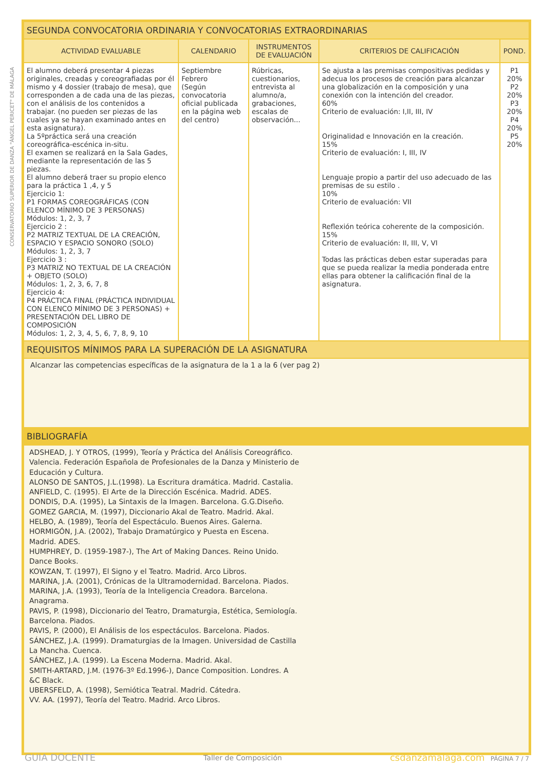CONSERVATORIO SUPERIOR DE DANZA "ÁNGEL PERICET" DE MÁLAGA
| SEGUNDA CONVOCATORIA ORDINARIA Y CONVOCATORIAS EXTRAORDINARIAS | | | | |
| ACTIVIDAD EVALUABLE | CALENDARIO | INSTRUMENTOS DE EVALUACIÓN | CRITERIOS DE CALIFICACIÓN | POND. |
| El alumno deberá presentar 4 piezas originales, creadas y coreografiadas por él mismo y 4 dossier (trabajo de mesa), que corresponden a de cada una de las piezas, con el análisis de los contenidos a trabajar. (no pueden ser piezas de las cuales ya se hayan examinado antes en esta asignatura). La 5ºpráctica será una creación coreográfica-escénica in-situ. El examen se realizará en la Sala Gades, mediante la representación de las 5 piezas. El alumno deberá traer su propio elenco para la práctica 1 ,4, y 5 Ejercicio 1: P1 FORMAS COREOGRÁFICAS (CON ELENCO MÍNIMO DE 3 PERSONAS) Módulos: 1, 2, 3, 7 Ejercicio 2 : P2 MATRIZ TEXTUAL DE LA CREACIÓN, ESPACIO Y ESPACIO SONORO (SOLO) Módulos: 1, 2, 3, 7 Ejercicio 3 : P3 MATRIZ NO TEXTUAL DE LA CREACIÓN + OBJETO (SOLO) Módulos: 1, 2, 3, 6, 7, 8 Ejercicio 4: P4 PRÁCTICA FINAL (PRÁCTICA INDIVIDUAL CON ELENCO MÍNIMO DE 3 PERSONAS) + PRESENTACIÓN DEL LIBRO DE COMPOSICIÓN Módulos: 1, 2, 3, 4, 5, 6, 7, 8, 9, 10 | Septiembre Febrero (Según convocatoria oficial publicada en la página web del centro) | Rúbricas, cuestionarios, entrevista al alumno/a, grabaciones, escalas de observación... | Se ajusta a las premisas compositivas pedidas y adecua los procesos de creación para alcanzar una globalización en la composición y una conexión con la intención del creador. 60% Criterio de evaluación: I,II, III, IV Originalidad e Innovación en la creación. 15% Criterio de evaluación: I, III, IV Lenguaje propio a partir del uso adecuado de las premisas de su estilo . 10% Criterio de evaluación: VII Reflexión teórica coherente de la composición. 15% Criterio de evaluación: II, III, V, VI Todas las prácticas deben estar superadas para que se pueda realizar la media ponderada entre ellas para obtener la calificación final de la asignatura. | P1 20% P2 20% P3 20% P4 20% P5 20% |
| REQUISITOS MÍNIMOS PARA LA SUPERACIÓN DE LA ASIGNATURA | | | | |
| Alcanzar las competencias específicas de la asignatura de la 1 a la 6 (ver pag 2) | | | | |
| BIBLIOGRAFÍA | | | | |
| ADSHEAD, J. Y OTROS, (1999), Teoría y Práctica del Análisis Coreográfico. Valencia. Federación Española de Profesionales de la Danza y Ministerio de Educación y Cultura. ALONSO DE SANTOS, J.L.(1998). La Escritura dramática. Madrid. Castalia. ANFIELD, C. (1995). El Arte de la Dirección Escénica. Madrid. ADES. DONDIS, D.A. (1995), La Sintaxis de la Imagen. Barcelona. G.G.Diseño. GOMEZ GARCIA, M. (1997), Diccionario Akal de Teatro. Madrid. Akal. HELBO, A. (1989), Teoría del Espectáculo. Buenos Aires. Galerna. HORMIGÓN, J.A. (2002), Trabajo Dramatúrgico y Puesta en Escena. Madrid. ADES. HUMPHREY, D. (1959-1987-), The Art of Making Dances. Reino Unido. Dance Books. KOWZAN, T. (1997), El Signo y el Teatro. Madrid. Arco Libros. MARINA, J.A. (2001), Crónicas de la Ultramodernidad. Barcelona. Piados. MARINA, J.A. (1993), Teoría de la Inteligencia Creadora. Barcelona. Anagrama. PAVIS, P. (1998), Diccionario del Teatro, Dramaturgia, Estética, Semiología. Barcelona. Piados. PAVIS, P. (2000), El Análisis de los espectáculos. Barcelona. Piados. SÁNCHEZ, J.A. (1999). Dramaturgias de la Imagen. Universidad de Castilla La Mancha. Cuenca. SÁNCHEZ, J.A. (1999). La Escena Moderna. Madrid. Akal. SMITH-ARTARD, J.M. (1976-3º Ed.1996-), Dance Composition. Londres. A &C Black. UBERSFELD, A. (1998), Semiótica Teatral. Madrid. Cátedra. VV. AA. (1997), Teoría del Teatro. Madrid. Arco Libros. | | | | |
GUIA DOCENTE Taller de Composición csdanzamalaga.com PÁGINA 7 / 7